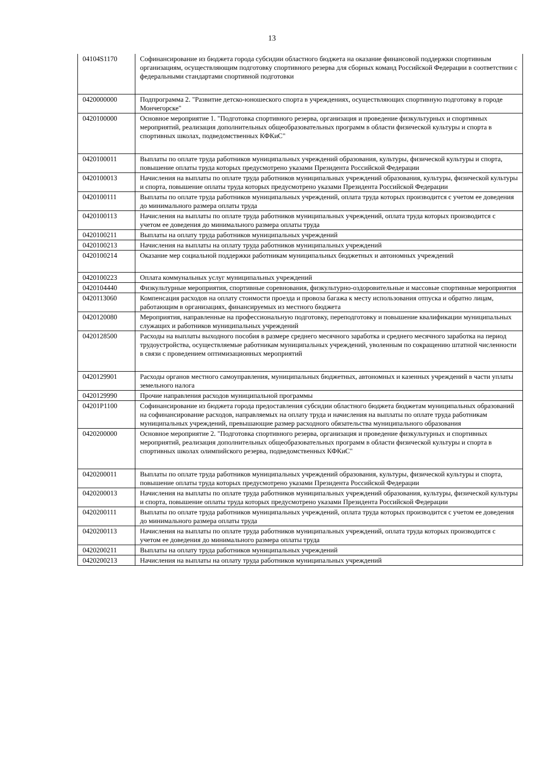13
| 04104S1170 | Софинансирование из бюджета города субсидии областного бюджета на оказание финансовой поддержки спортивным организациям, осуществляющим подготовку спортивного резерва для сборных команд Российской Федерации в соответствии с федеральными стандартами спортивной подготовки |
| 0420000000 | Подпрограмма 2. "Развитие детско-юношеского спорта в учреждениях, осуществляющих спортивную подготовку в городе Мончегорске" |
| 0420100000 | Основное мероприятие 1. "Подготовка спортивного резерва, организация и проведение физкультурных и спортивных мероприятий, реализация дополнительных общеобразовательных программ в области физической культуры и спорта в спортивных школах, подведомственных КФКиС" |
| 0420100011 | Выплаты по оплате труда работников муниципальных учреждений образования, культуры, физической культуры и спорта, повышение оплаты труда которых предусмотрено указами Президента Российской Федерации |
| 0420100013 | Начисления на выплаты по оплате труда работников муниципальных учреждений образования, культуры, физической культуры и спорта, повышение оплаты труда которых предусмотрено указами Президента Российской Федерации |
| 0420100111 | Выплаты по оплате труда работников муниципальных учреждений, оплата труда которых производится с учетом ее доведения до минимального размера оплаты труда |
| 0420100113 | Начисления на выплаты по оплате труда работников муниципальных учреждений, оплата труда которых производится с учетом ее доведения до минимального размера оплаты труда |
| 0420100211 | Выплаты на оплату труда работников муниципальных учреждений |
| 0420100213 | Начисления на выплаты на оплату труда работников муниципальных учреждений |
| 0420100214 | Оказание мер социальной поддержки работникам муниципальных бюджетных и автономных учреждений |
| 0420100223 | Оплата коммунальных услуг муниципальных учреждений |
| 0420104440 | Физкультурные мероприятия, спортивные соревнования, физкультурно-оздоровительные и массовые спортивные мероприятия |
| 0420113060 | Компенсация расходов на оплату стоимости проезда и провоза багажа к месту использования отпуска и обратно лицам, работающим в организациях, финансируемых из местного бюджета |
| 0420120080 | Мероприятия, направленные на профессиональную подготовку, переподготовку и повышение квалификации муниципальных служащих и работников муниципальных учреждений |
| 0420128500 | Расходы на выплаты выходного пособия в размере среднего месячного заработка и среднего месячного заработка на период трудоустройства, осуществляемые работникам муниципальных учреждений, уволенным по сокращению штатной численности в связи с проведением оптимизационных мероприятий |
| 0420129901 | Расходы органов местного самоуправления, муниципальных бюджетных, автономных и казенных учреждений в части уплаты земельного налога |
| 0420129990 | Прочие направления расходов муниципальной программы |
| 04201P1100 | Софинансирование из бюджета города предоставления субсидии областного бюджета бюджетам муниципальных образований на софинансирование расходов, направляемых на оплату труда и начисления на выплаты по оплате труда работникам муниципальных учреждений, превышающие размер расходного обязательства муниципального образования |
| 0420200000 | Основное мероприятие 2. "Подготовка спортивного резерва, организация и проведение физкультурных и спортивных мероприятий, реализация дополнительных общеобразовательных программ в области физической культуры и спорта в спортивных школах олимпийского резерва, подведомственных КФКиС" |
| 0420200011 | Выплаты по оплате труда работников муниципальных учреждений образования, культуры, физической культуры и спорта, повышение оплаты труда которых предусмотрено указами Президента Российской Федерации |
| 0420200013 | Начисления на выплаты по оплате труда работников муниципальных учреждений образования, культуры, физической культуры и спорта, повышение оплаты труда которых предусмотрено указами Президента Российской Федерации |
| 0420200111 | Выплаты по оплате труда работников муниципальных учреждений, оплата труда которых производится с учетом ее доведения до минимального размера оплаты труда |
| 0420200113 | Начисления на выплаты по оплате труда работников муниципальных учреждений, оплата труда которых производится с учетом ее доведения до минимального размера оплаты труда |
| 0420200211 | Выплаты на оплату труда работников муниципальных учреждений |
| 0420200213 | Начисления на выплаты на оплату труда работников муниципальных учреждений |